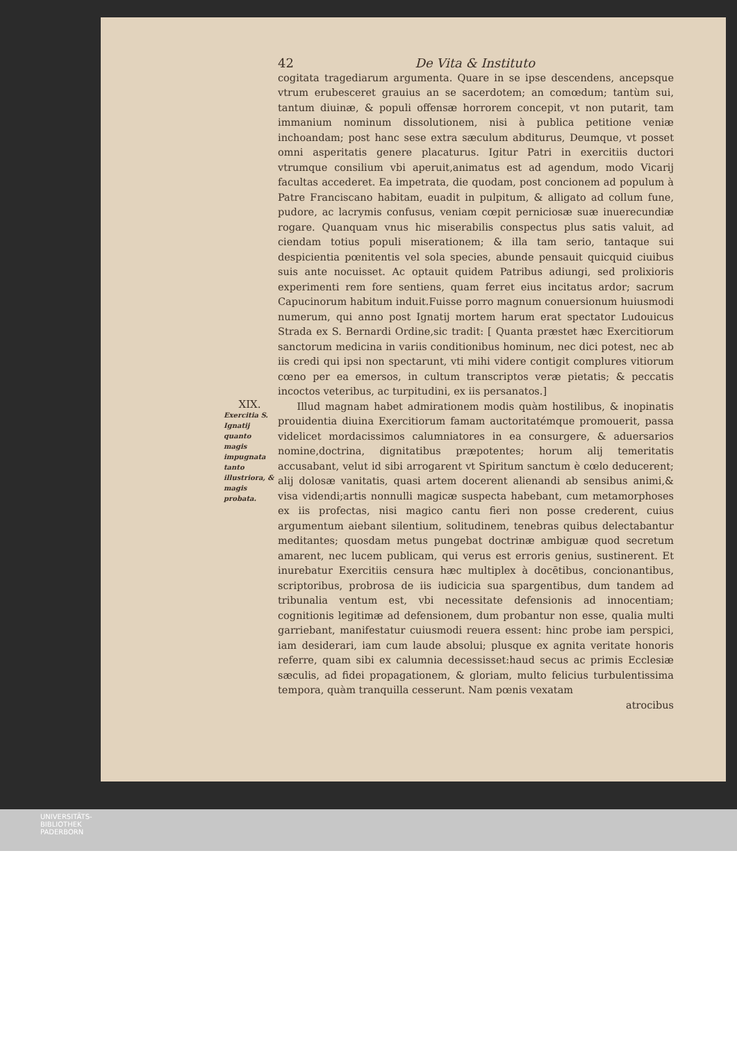42 De Vita & Instituto
cogitata tragediarum argumenta. Quare in se ipse descendens, ancepsque vtrum erubesceret grauius an se sacerdotem; an comœdum; tantùm sui, tantum diuinæ, & populi offensæ horrorem concepit, vt non putarit, tam immanium nominum dissolutionem, nisi à publica petitione veniæ inchoandam; post hanc sese extra sæculum abditurus, Deumque, vt posset omni asperitatis genere placaturus. Igitur Patri in exercitiis ductori vtrumque consilium vbi aperuit,animatus est ad agendum, modo Vicarij facultas accederet. Ea impetrata, die quodam, post concionem ad populum à Patre Franciscano habitam, euadit in pulpitum, & alligato ad collum fune, pudore, ac lacrymis confusus, veniam cœpit perniciosæ suæ inuerecundiæ rogare. Quanquam vnus hic miserabilis conspectus plus satis valuit, ad ciendam totius populi miserationem; & illa tam serio, tantaque sui despicientia pœnitentis vel sola species, abunde pensauit quicquid ciuibus suis ante nocuisset. Ac optauit quidem Patribus adiungi, sed prolixioris experimenti rem fore sentiens, quam ferret eius incitatus ardor; sacrum Capucinorum habitum induit.Fuisse porro magnum conuersionum huiusmodi numerum, qui anno post Ignatij mortem harum erat spectator Ludouicus Strada ex S. Bernardi Ordine,sic tradit: [ Quanta præstet hæc Exercitiorum sanctorum medicina in variis conditionibus hominum, nec dici potest, nec ab iis credi qui ipsi non spectarunt, vti mihi videre contigit complures vitiorum cœno per ea emersos, in cultum transcriptos veræ pietatis; & peccatis incoctos veteribus, ac turpitudini, ex iis persanatos.]
XIX.
Exercitia S. Ignatij quanto magis impugnata tanto illustriora, & magis probata.
Illud magnam habet admirationem modis quàm hostilibus, & inopinatis prouidentia diuina Exercitiorum famam auctoritatémque promouerit, passa videlicet mordacissimos calumniatores in ea consurgere, & aduersarios nomine,doctrina, dignitatibus præpotentes; horum alij temeritatis accusabant, velut id sibi arrogarent vt Spiritum sanctum è cœlo deducerent; alij dolosæ vanitatis, quasi artem docerent alienandi ab sensibus animi,& visa videndi;artis nonnulli magicæ suspecta habebant, cum metamorphoses ex iis profectas, nisi magico cantu fieri non posse crederent, cuius argumentum aiebant silentium, solitudinem, tenebras quibus delectabantur meditantes; quosdam metus pungebat doctrinæ ambiguæ quod secretum amarent, nec lucem publicam, qui verus est erroris genius, sustinerent. Et inurebatur Exercitiis censura hæc multiplex à docētibus, concionantibus, scriptoribus, probrosa de iis iudicicia sua spargentibus, dum tandem ad tribunalia ventum est, vbi necessitate defensionis ad innocentiam; cognitionis legitimæ ad defensionem, dum probantur non esse, qualia multi garriebant, manifestatur cuiusmodi reuera essent: hinc probe iam perspici, iam desiderari, iam cum laude absolui; plusque ex agnita veritate honoris referre, quam sibi ex calumnia decessisset:haud secus ac primis Ecclesiæ sæculis, ad fidei propagationem, & gloriam, multo felicius turbulentissima tempora, quàm tranquilla cesserunt. Nam pœnis vexatam
atrocibus
UNIVERSITÄTS-
BIBLIOTHEK
PADERBORN